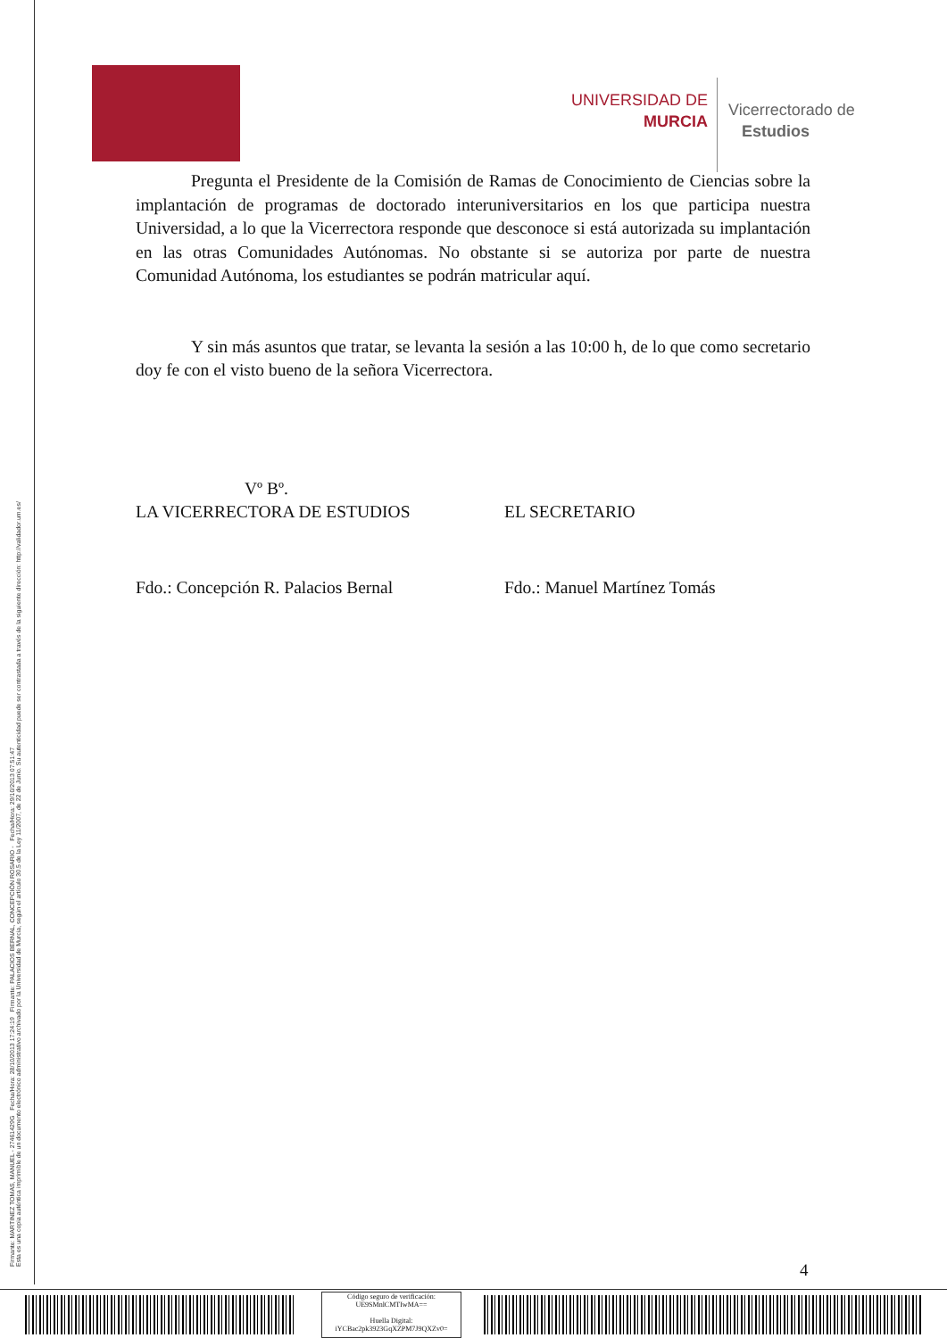Firmante: MARTINEZ TOMAS, MANUEL - 27461429G Fecha/Hora: 28/10/2013 17:24:19 Firmante: PALACIOS BERNAL, CONCEPCIÓN ROSARIO - Fecha/Hora: 29/10/2013 07:51:47
Esta es una copia auténtica imprimible de un documento electrónico administrativo archivado por la Universidad de Murcia, según el artículo 30.5 de la Ley 11/2007, de 22 de Junio. Su autenticidad puede ser contrastada a través de la siguiente dirección: http://validador.um.es/
UNIVERSIDAD DE
MURCIA
Vicerrectorado de
Estudios
Pregunta el Presidente de la Comisión de Ramas de Conocimiento de Ciencias sobre la implantación de programas de doctorado interuniversitarios en los que participa nuestra Universidad, a lo que la Vicerrectora responde que desconoce si está autorizada su implantación en las otras Comunidades Autónomas. No obstante si se autoriza por parte de nuestra Comunidad Autónoma, los estudiantes se podrán matricular aquí.
Y sin más asuntos que tratar, se levanta la sesión a las 10:00 h, de lo que como secretario doy fe con el visto bueno de la señora Vicerrectora.
Vº Bº.
LA VICERRECTORA DE ESTUDIOS EL SECRETARIO
Fdo.: Concepción R. Palacios Bernal
Fdo.: Manuel Martínez Tomás
4
Código seguro de verificación:
UE9SMnlCMTIwMA==
Huella Digital:
iYCBac2pk3923GqXZPM7J9QXZv0=